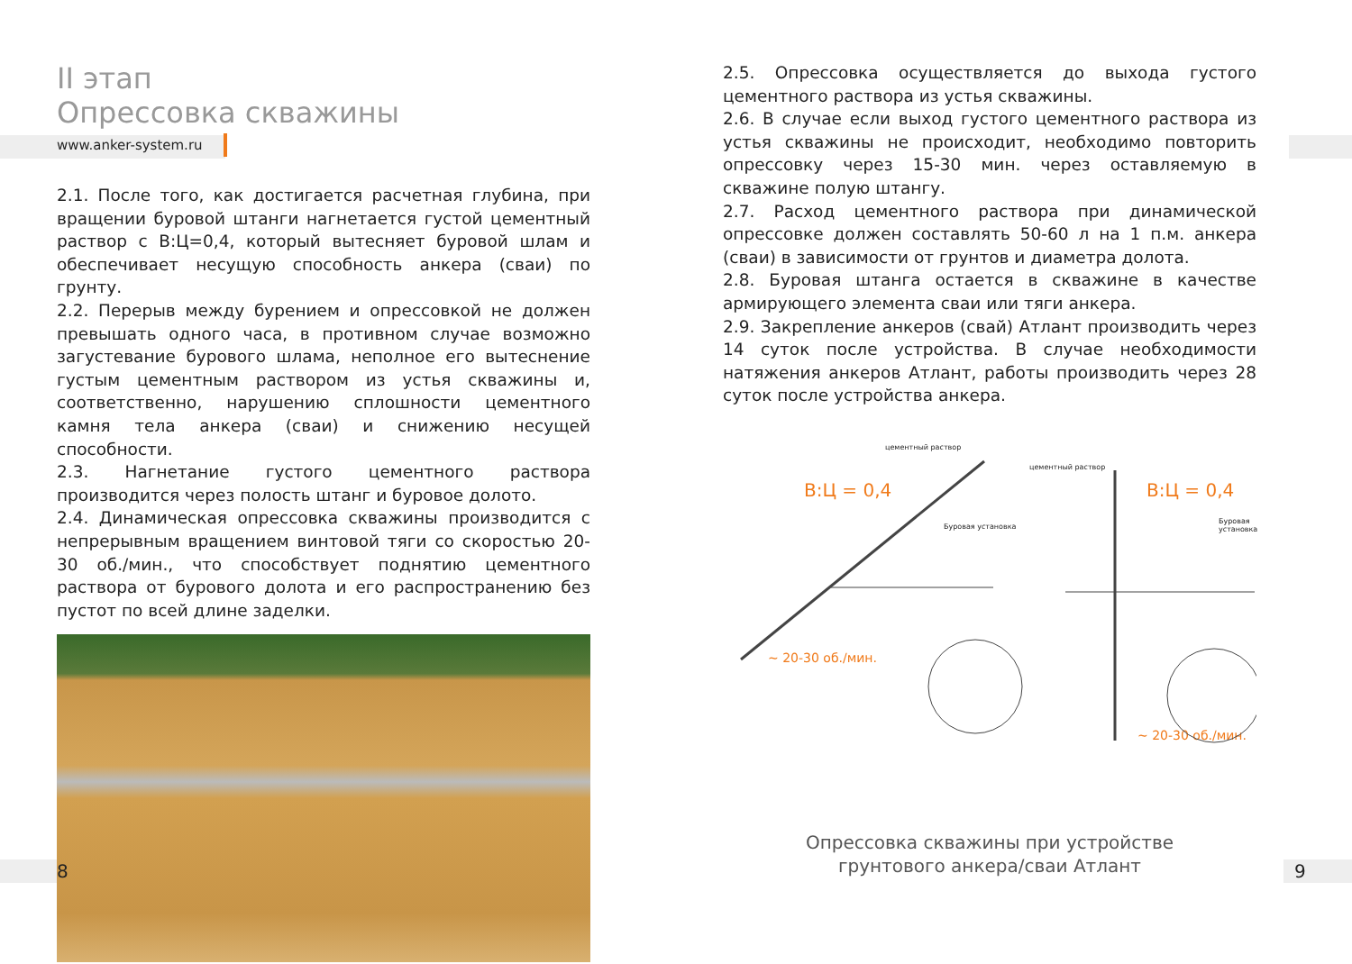II этап
Опрессовка скважины
www.anker-system.ru
2.1. После того, как достигается расчетная глубина, при вращении буровой штанги нагнетается густой цементный раствор с В:Ц=0,4, который вытесняет буровой шлам и обеспечивает несущую способность анкера (сваи) по грунту.
2.2. Перерыв между бурением и опрессовкой не должен превышать одного часа, в противном случае возможно загустевание бурового шлама, неполное его вытеснение густым цементным раствором из устья скважины и, соответственно, нарушению сплошности цементного камня тела анкера (сваи) и снижению несущей способности.
2.3. Нагнетание густого цементного раствора производится через полость штанг и буровое долото.
2.4. Динамическая опрессовка скважины производится с непрерывным вращением винтовой тяги со скоростью 20-30 об./мин., что способствует поднятию цементного раствора от бурового долота и его распространению без пустот по всей длине заделки.
2.5. Опрессовка осуществляется до выхода густого цементного раствора из устья скважины.
2.6. В случае если выход густого цементного раствора из устья скважины не происходит, необходимо повторить опрессовку через 15-30 мин. через оставляемую в скважине полую штангу.
2.7. Расход цементного раствора при динамической опрессовке должен составлять 50-60 л на 1 п.м. анкера (сваи) в зависимости от грунтов и диаметра долота.
2.8. Буровая штанга остается в скважине в качестве армирующего элемента сваи или тяги анкера.
2.9. Закрепление анкеров (свай) Атлант производить через 14 суток после устройства. В случае необходимости натяжения анкеров Атлант, работы производить через 28 суток после устройства анкера.
цементный раствор
В:Ц = 0,4
Буровая установка
~ 20-30 об./мин.
цементный раствор
В:Ц = 0,4
Буровая установка
~ 20-30 об./мин.
Опрессовка скважины при устройстве
грунтового анкера/сваи Атлант
8 9